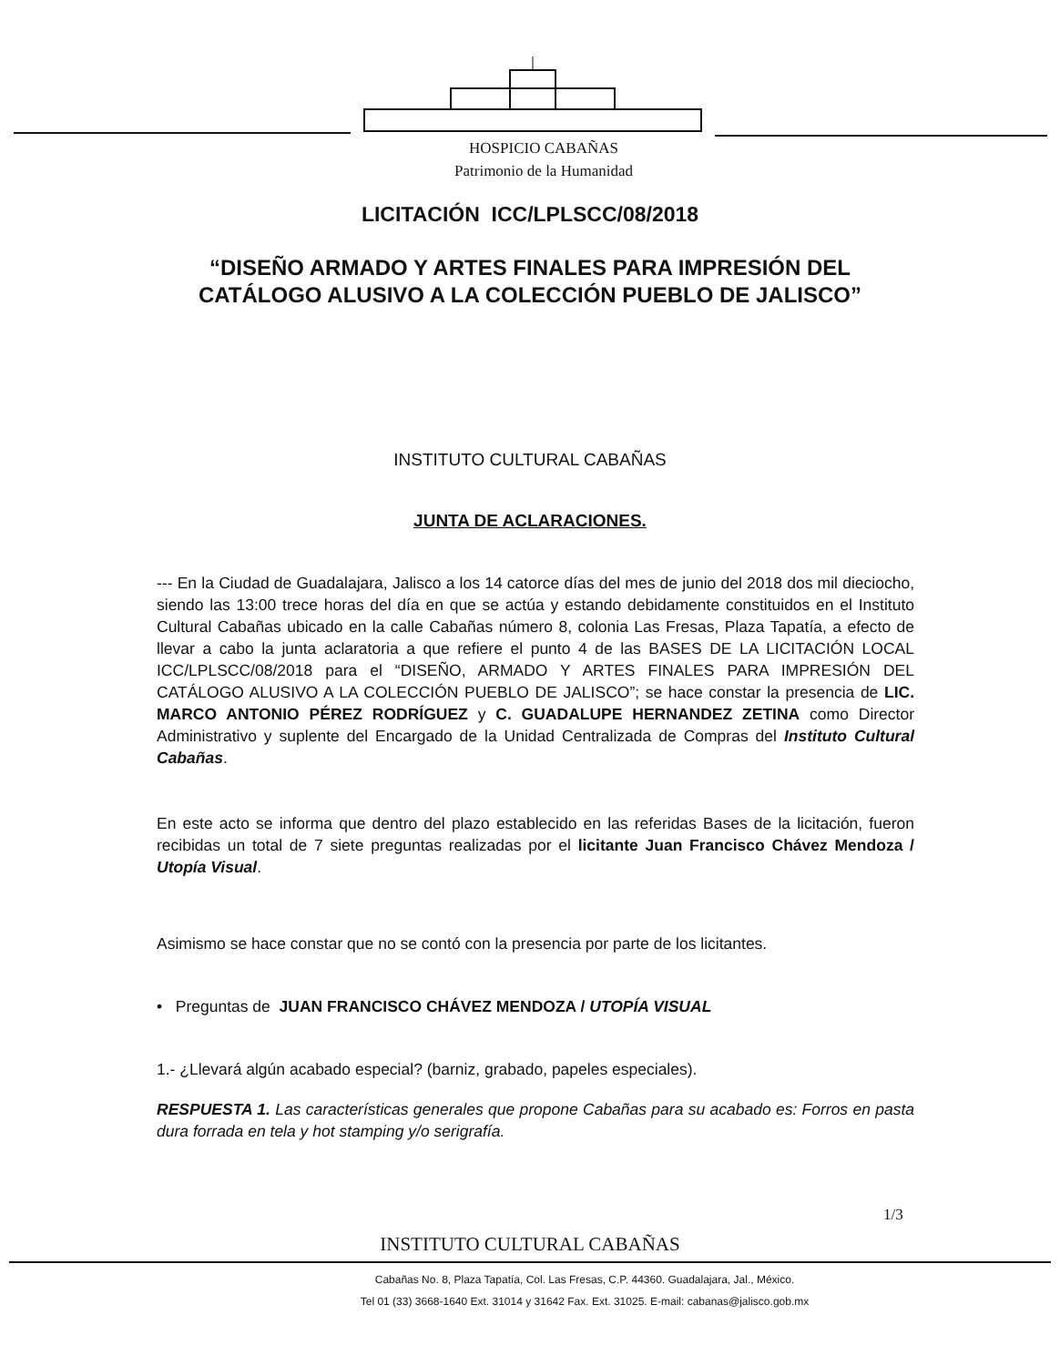HOSPICIO CABAÑAS
Patrimonio de la Humanidad
LICITACIÓN ICC/LPLSCC/08/2018
“DISEÑO ARMADO Y ARTES FINALES PARA IMPRESIÓN DEL
CATÁLOGO ALUSIVO A LA COLECCIÓN PUEBLO DE JALISCO”
INSTITUTO CULTURAL CABAÑAS
JUNTA DE ACLARACIONES.
--- En la Ciudad de Guadalajara, Jalisco a los 14 catorce días del mes de junio del 2018 dos mil dieciocho, siendo las 13:00 trece horas del día en que se actúa y estando debidamente constituidos en el Instituto Cultural Cabañas ubicado en la calle Cabañas número 8, colonia Las Fresas, Plaza Tapatía, a efecto de llevar a cabo la junta aclaratoria a que refiere el punto 4 de las BASES DE LA LICITACIÓN LOCAL ICC/LPLSCC/08/2018 para el “DISEÑO, ARMADO Y ARTES FINALES PARA IMPRESIÓN DEL CATÁLOGO ALUSIVO A LA COLECCIÓN PUEBLO DE JALISCO”; se hace constar la presencia de LIC. MARCO ANTONIO PÉREZ RODRÍGUEZ y C. GUADALUPE HERNANDEZ ZETINA como Director Administrativo y suplente del Encargado de la Unidad Centralizada de Compras del Instituto Cultural Cabañas.
En este acto se informa que dentro del plazo establecido en las referidas Bases de la licitación, fueron recibidas un total de 7 siete preguntas realizadas por el licitante Juan Francisco Chávez Mendoza / Utopía Visual.
Asimismo se hace constar que no se contó con la presencia por parte de los licitantes.
• Preguntas de JUAN FRANCISCO CHÁVEZ MENDOZA / UTOPÍA VISUAL
1.- ¿Llevará algún acabado especial? (barniz, grabado, papeles especiales).
RESPUESTA 1. Las características generales que propone Cabañas para su acabado es: Forros en pasta dura forrada en tela y hot stamping y/o serigrafía.
1/3
INSTITUTO CULTURAL CABAÑAS
Cabañas No. 8, Plaza Tapatía, Col. Las Fresas, C.P. 44360. Guadalajara, Jal., México.
Tel 01 (33) 3668-1640 Ext. 31014 y 31642 Fax. Ext. 31025. E-mail: cabanas@jalisco.gob.mx